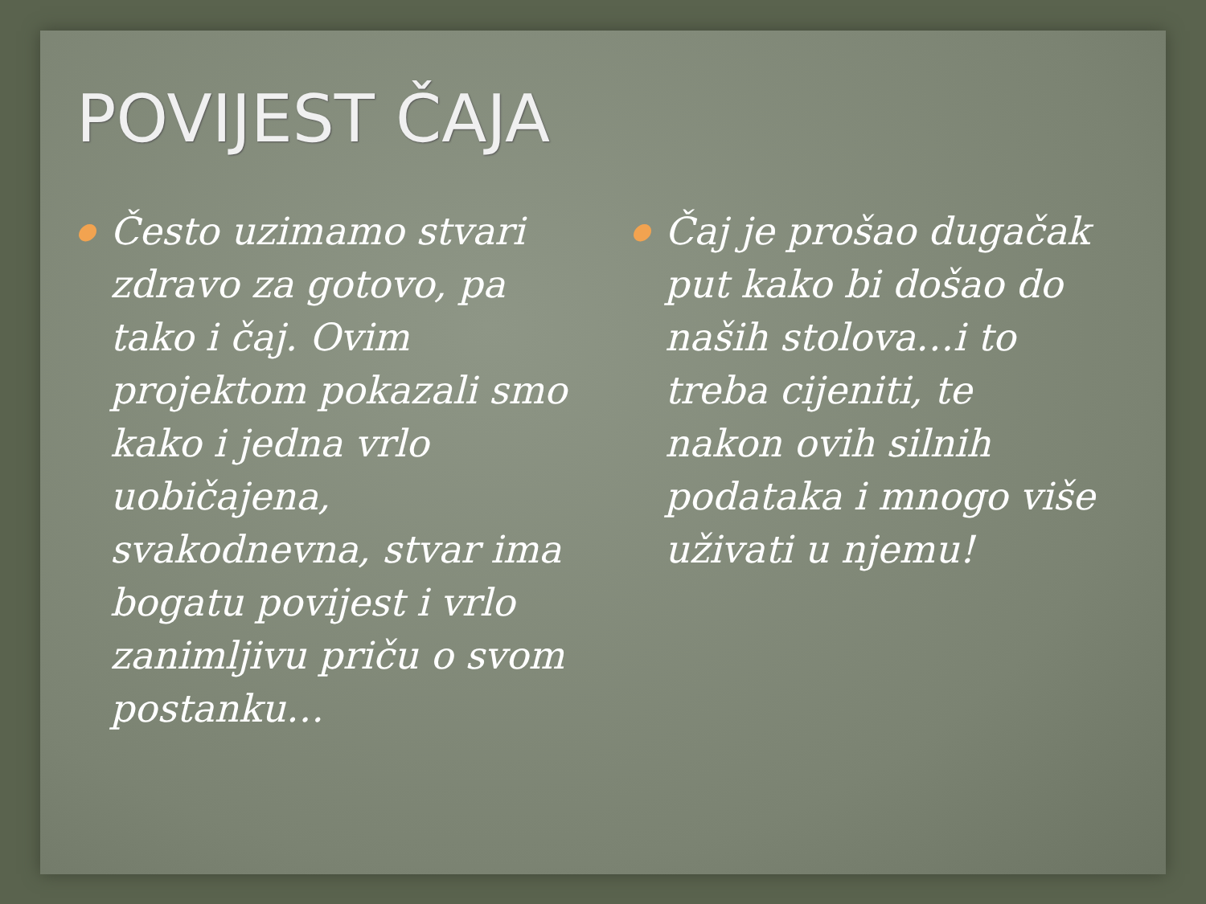POVIJEST ČAJA
●
Često uzimamo stvari zdravo za gotovo, pa tako i čaj. Ovim projektom pokazali smo kako i jedna vrlo uobičajena, svakodnevna, stvar ima bogatu povijest i vrlo zanimljivu priču o svom postanku…
●
Čaj je prošao dugačak put kako bi došao do naših stolova…i to treba cijeniti, te nakon ovih silnih podataka i mnogo više uživati u njemu!